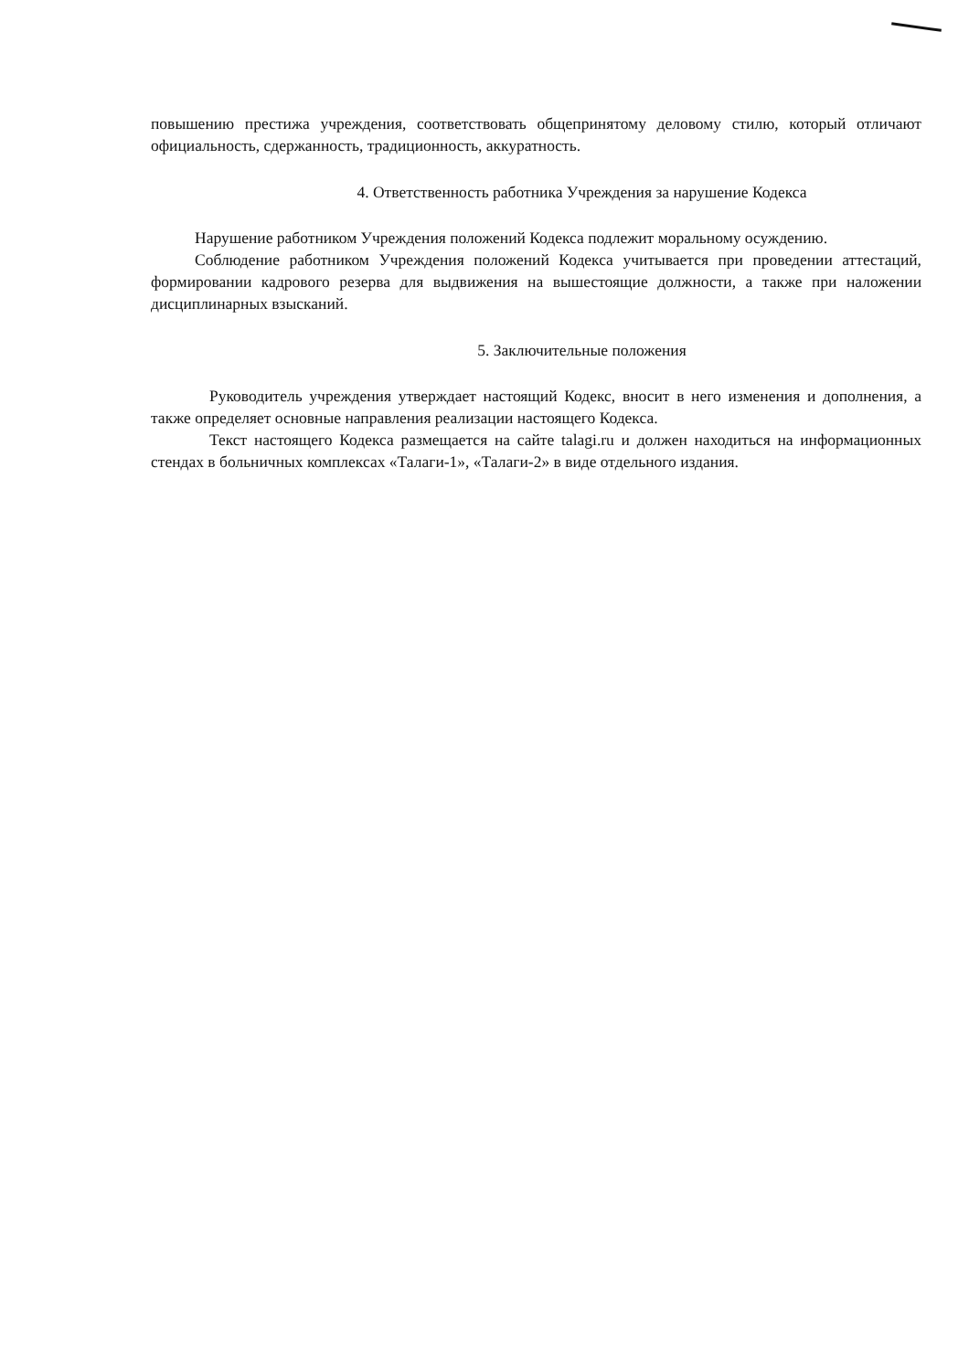повышению престижа учреждения, соответствовать общепринятому деловому стилю, который отличают официальность, сдержанность, традиционность, аккуратность.
4. Ответственность работника Учреждения за нарушение Кодекса
Нарушение работником Учреждения положений Кодекса подлежит моральному осуждению.
Соблюдение работником Учреждения положений Кодекса учитывается при проведении аттестаций, формировании кадрового резерва для выдвижения на вышестоящие должности, а также при наложении дисциплинарных взысканий.
5. Заключительные положения
Руководитель учреждения утверждает настоящий Кодекс, вносит в него изменения и дополнения, а также определяет основные направления реализации настоящего Кодекса.
Текст настоящего Кодекса размещается на сайте talagi.ru и должен находиться на информационных стендах в больничных комплексах «Талаги-1», «Талаги-2» в виде отдельного издания.